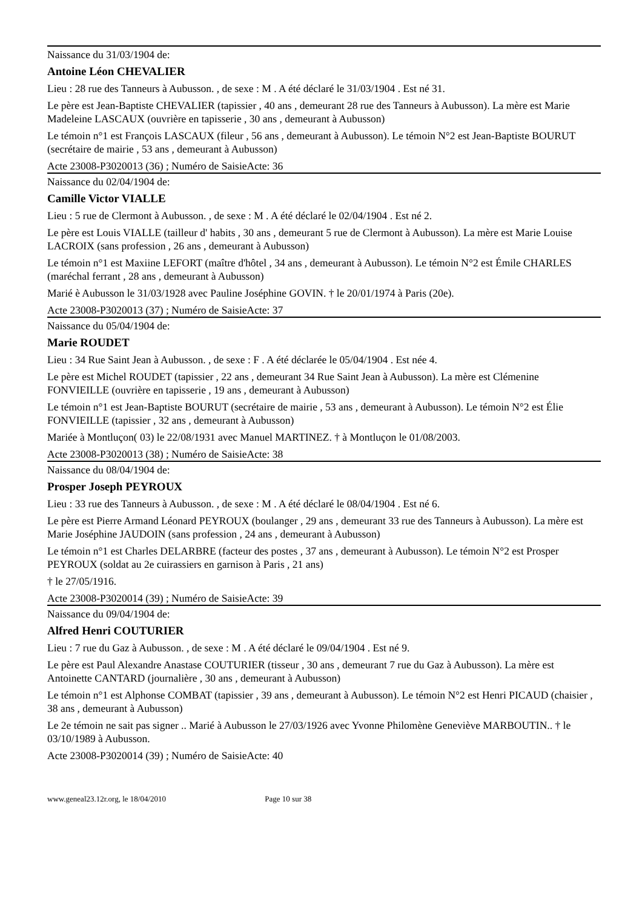Naissance du 31/03/1904 de:
Antoine Léon CHEVALIER
Lieu : 28 rue des Tanneurs à Aubusson. , de sexe : M . A été déclaré le 31/03/1904 . Est né 31.
Le père est Jean-Baptiste CHEVALIER (tapissier , 40 ans , demeurant 28 rue des Tanneurs à Aubusson). La mère est Marie Madeleine LASCAUX (ouvrière en tapisserie , 30 ans , demeurant à Aubusson)
Le témoin n°1 est François LASCAUX (fileur , 56 ans , demeurant à Aubusson). Le témoin N°2 est Jean-Baptiste BOURUT (secrétaire de mairie , 53 ans , demeurant à Aubusson)
Acte 23008-P3020013 (36) ; Numéro de SaisieActe: 36
Naissance du 02/04/1904 de:
Camille Victor VIALLE
Lieu : 5 rue de Clermont à Aubusson. , de sexe : M . A été déclaré le 02/04/1904 . Est né 2.
Le père est Louis VIALLE (tailleur d' habits , 30 ans , demeurant 5 rue de Clermont à Aubusson). La mère est Marie Louise LACROIX (sans profession , 26 ans , demeurant à Aubusson)
Le témoin n°1 est Maxiine LEFORT (maître d'hôtel , 34 ans , demeurant à Aubusson). Le témoin N°2 est Émile CHARLES (maréchal ferrant , 28 ans , demeurant à Aubusson)
Marié è Aubusson le 31/03/1928 avec Pauline Joséphine GOVIN. † le 20/01/1974 à Paris (20e).
Acte 23008-P3020013 (37) ; Numéro de SaisieActe: 37
Naissance du 05/04/1904 de:
Marie ROUDET
Lieu : 34 Rue Saint Jean à Aubusson. , de sexe : F . A été déclarée le 05/04/1904 . Est née 4.
Le père est Michel ROUDET (tapissier , 22 ans , demeurant 34 Rue Saint Jean à Aubusson). La mère est Clémenine FONVIEILLE (ouvrière en tapisserie , 19 ans , demeurant à Aubusson)
Le témoin n°1 est Jean-Baptiste BOURUT (secrétaire de mairie , 53 ans , demeurant à Aubusson). Le témoin N°2 est Élie FONVIEILLE (tapissier , 32 ans , demeurant à Aubusson)
Mariée à Montluçon( 03) le 22/08/1931 avec Manuel MARTINEZ. † à Montluçon le 01/08/2003.
Acte 23008-P3020013 (38) ; Numéro de SaisieActe: 38
Naissance du 08/04/1904 de:
Prosper Joseph PEYROUX
Lieu : 33 rue des Tanneurs à Aubusson. , de sexe : M . A été déclaré le 08/04/1904 . Est né 6.
Le père est Pierre Armand Léonard PEYROUX (boulanger , 29 ans , demeurant 33 rue des Tanneurs à Aubusson). La mère est Marie Joséphine JAUDOIN (sans profession , 24 ans , demeurant à Aubusson)
Le témoin n°1 est Charles DELARBRE (facteur des postes , 37 ans , demeurant à Aubusson). Le témoin N°2 est Prosper PEYROUX (soldat au 2e cuirassiers en garnison à Paris , 21 ans)
† le 27/05/1916.
Acte 23008-P3020014 (39) ; Numéro de SaisieActe: 39
Naissance du 09/04/1904 de:
Alfred Henri COUTURIER
Lieu : 7 rue du Gaz à Aubusson. , de sexe : M . A été déclaré le 09/04/1904 . Est né 9.
Le père est Paul Alexandre Anastase COUTURIER (tisseur , 30 ans , demeurant 7 rue du Gaz à Aubusson). La mère est Antoinette CANTARD (journalière , 30 ans , demeurant à Aubusson)
Le témoin n°1 est Alphonse COMBAT (tapissier , 39 ans , demeurant à Aubusson). Le témoin N°2 est Henri PICAUD (chaisier , 38 ans , demeurant à Aubusson)
Le 2e témoin ne sait pas signer .. Marié à Aubusson le 27/03/1926 avec Yvonne Philomène Geneviève MARBOUTIN.. † le 03/10/1989 à Aubusson.
Acte 23008-P3020014 (39) ; Numéro de SaisieActe: 40
www.geneal23.12r.org, le 18/04/2010 Page 10 sur 38